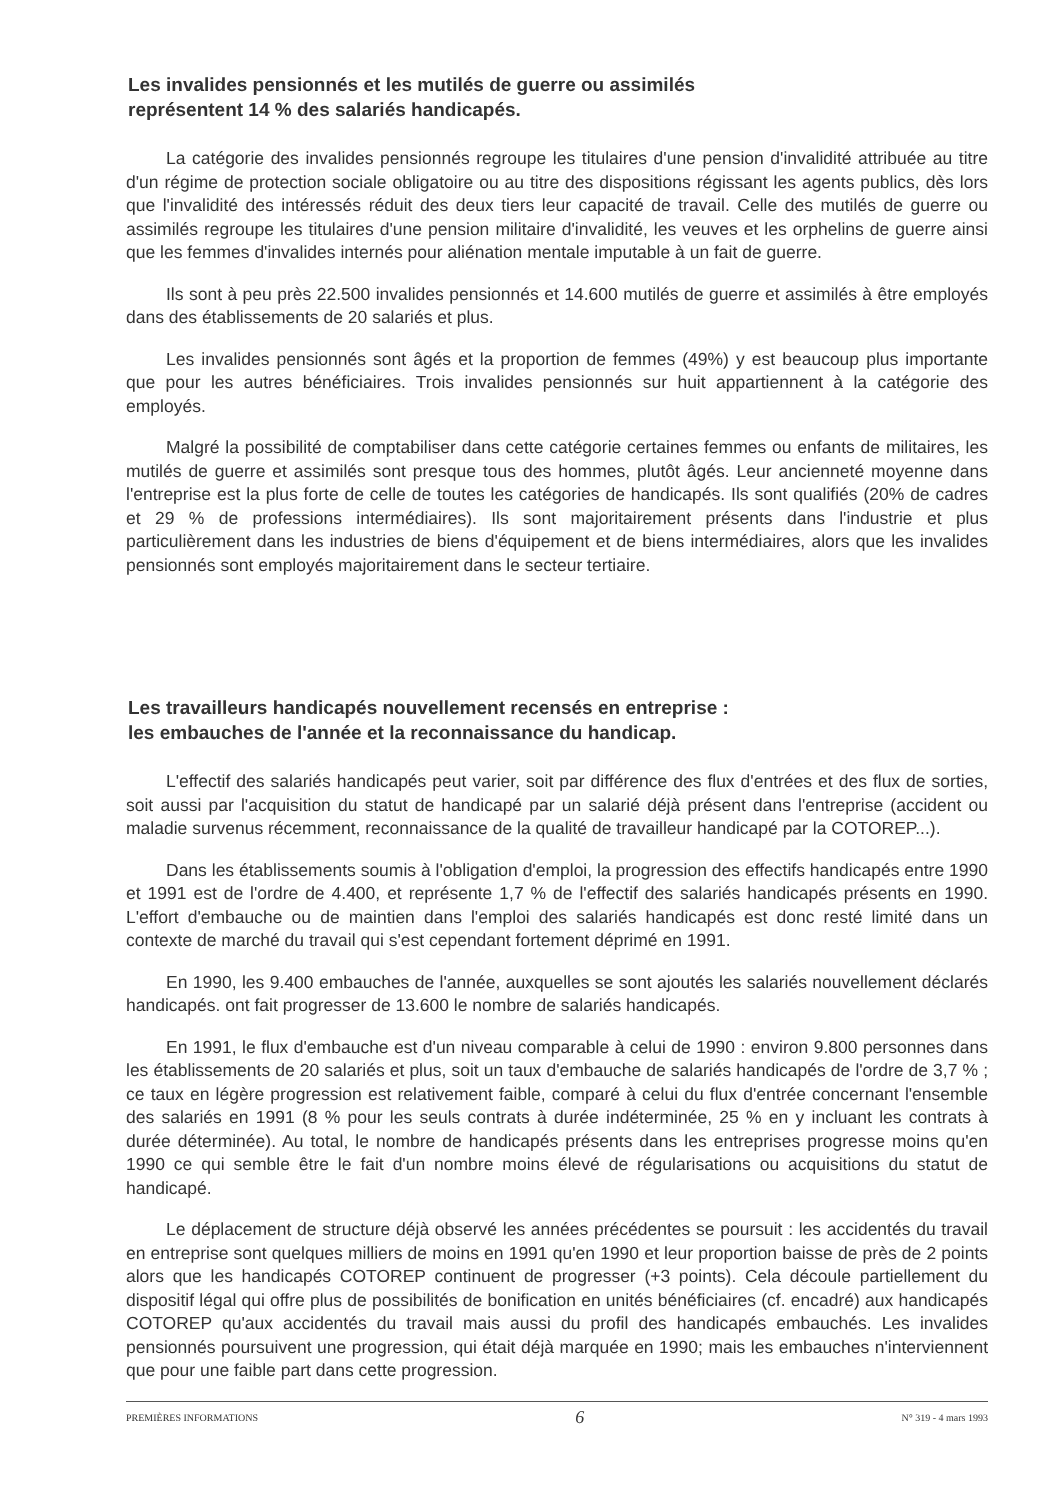Les invalides pensionnés et les mutilés de guerre ou assimilés
représentent 14 % des salariés handicapés.
La catégorie des invalides pensionnés regroupe les titulaires d'une pension d'invalidité attribuée au titre d'un régime de protection sociale obligatoire ou au titre des dispositions régissant les agents publics, dès lors que l'invalidité des intéressés réduit des deux tiers leur capacité de travail. Celle des mutilés de guerre ou assimilés regroupe les titulaires d'une pension militaire d'invalidité, les veuves et les orphelins de guerre ainsi que les femmes d'invalides internés pour aliénation mentale imputable à un fait de guerre.
Ils sont à peu près 22.500 invalides pensionnés et 14.600 mutilés de guerre et assimilés à être employés dans des établissements de 20 salariés et plus.
Les invalides pensionnés sont âgés et la proportion de femmes (49%) y est beaucoup plus importante que pour les autres bénéficiaires. Trois invalides pensionnés sur huit appartiennent à la catégorie des employés.
Malgré la possibilité de comptabiliser dans cette catégorie certaines femmes ou enfants de militaires, les mutilés de guerre et assimilés sont presque tous des hommes, plutôt âgés. Leur ancienneté moyenne dans l'entreprise est la plus forte de celle de toutes les catégories de handicapés. Ils sont qualifiés (20% de cadres et 29 % de professions intermédiaires). Ils sont majoritairement présents dans l'industrie et plus particulièrement dans les industries de biens d'équipement et de biens intermédiaires, alors que les invalides pensionnés sont employés majoritairement dans le secteur tertiaire.
Les travailleurs handicapés nouvellement recensés en entreprise :
les embauches de l'année et la reconnaissance du handicap.
L'effectif des salariés handicapés peut varier, soit par différence des flux d'entrées et des flux de sorties, soit aussi par l'acquisition du statut de handicapé par un salarié déjà présent dans l'entreprise (accident ou maladie survenus récemment, reconnaissance de la qualité de travailleur handicapé par la COTOREP...).
Dans les établissements soumis à l'obligation d'emploi, la progression des effectifs handicapés entre 1990 et 1991 est de l'ordre de 4.400, et représente 1,7 % de l'effectif des salariés handicapés présents en 1990. L'effort d'embauche ou de maintien dans l'emploi des salariés handicapés est donc resté limité dans un contexte de marché du travail qui s'est cependant fortement déprimé en 1991.
En 1990, les 9.400 embauches de l'année, auxquelles se sont ajoutés les salariés nouvellement déclarés handicapés. ont fait progresser de 13.600 le nombre de salariés handicapés.
En 1991, le flux d'embauche est d'un niveau comparable à celui de 1990 : environ 9.800 personnes dans les établissements de 20 salariés et plus, soit un taux d'embauche de salariés handicapés de l'ordre de 3,7 % ; ce taux en légère progression est relativement faible, comparé à celui du flux d'entrée concernant l'ensemble des salariés en 1991 (8 % pour les seuls contrats à durée indéterminée, 25 % en y incluant les contrats à durée déterminée). Au total, le nombre de handicapés présents dans les entreprises progresse moins qu'en 1990 ce qui semble être le fait d'un nombre moins élevé de régularisations ou acquisitions du statut de handicapé.
Le déplacement de structure déjà observé les années précédentes se poursuit : les accidentés du travail en entreprise sont quelques milliers de moins en 1991 qu'en 1990 et leur proportion baisse de près de 2 points alors que les handicapés COTOREP continuent de progresser (+3 points). Cela découle partiellement du dispositif légal qui offre plus de possibilités de bonification en unités bénéficiaires (cf. encadré) aux handicapés COTOREP qu'aux accidentés du travail mais aussi du profil des handicapés embauchés. Les invalides pensionnés poursuivent une progression, qui était déjà marquée en 1990; mais les embauches n'interviennent que pour une faible part dans cette progression.
PREMIÈRES INFORMATIONS 6 N° 319 - 4 mars 1993